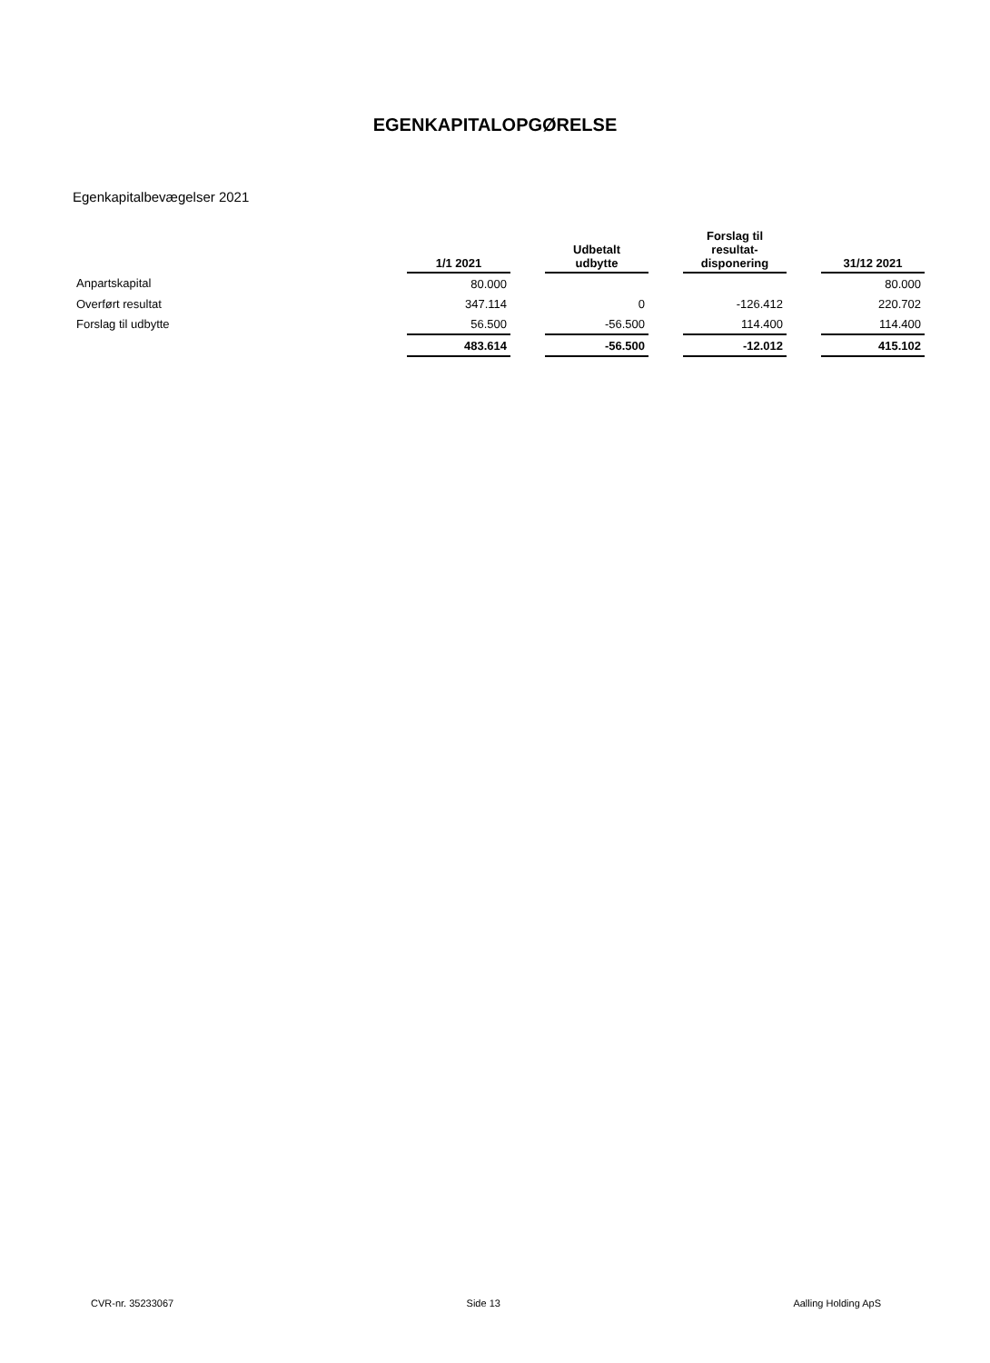EGENKAPITALOPGØRELSE
Egenkapitalbevægelser 2021
| | 1/1 2021 | | Udbetalt udbytte | | Forslag til resultat- disponering | | 31/12 2021 |
| --- | --- | --- | --- | --- | --- | --- | --- |
| Anpartskapital | 80.000 | | | | | | 80.000 |
| Overført resultat | 347.114 | | 0 | | -126.412 | | 220.702 |
| Forslag til udbytte | 56.500 | | -56.500 | | 114.400 | | 114.400 |
| | 483.614 | | -56.500 | | -12.012 | | 415.102 |
CVR-nr. 35233067 Side 13 Aalling Holding ApS